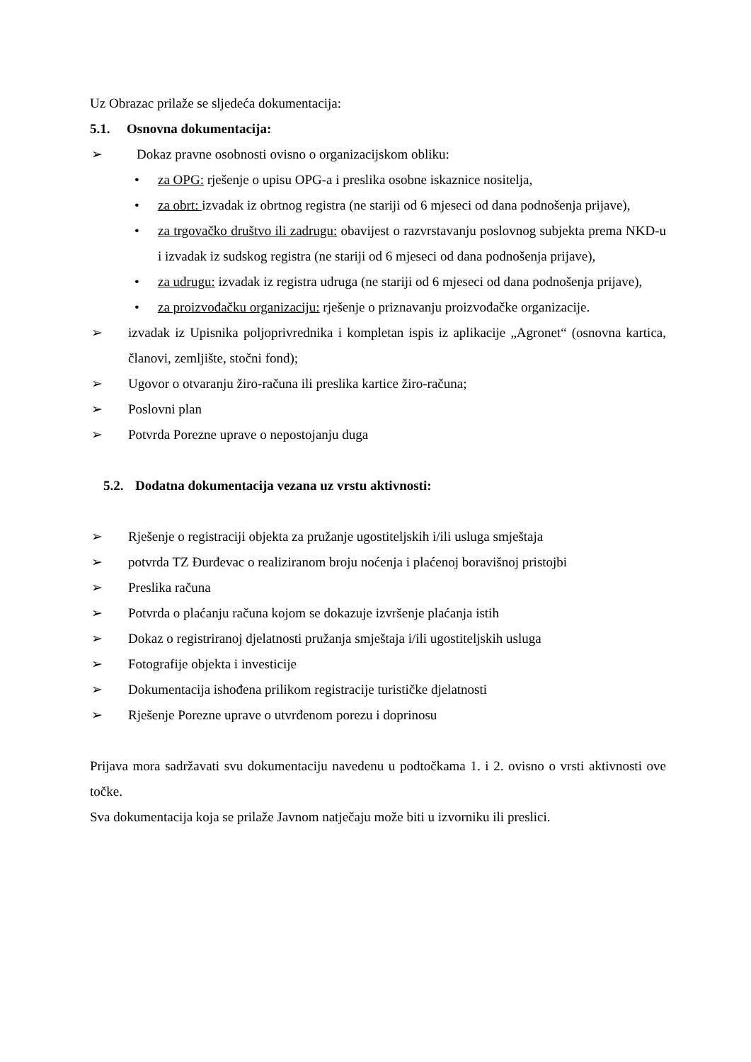Uz Obrazac prilaže se sljedeća dokumentacija:
5.1. Osnovna dokumentacija:
➢ Dokaz pravne osobnosti ovisno o organizacijskom obliku:
• za OPG: rješenje o upisu OPG-a i preslika osobne iskaznice nositelja,
• za obrt: izvadak iz obrtnog registra (ne stariji od 6 mjeseci od dana podnošenja prijave),
• za trgovačko društvo ili zadrugu: obavijest o razvrstavanju poslovnog subjekta prema NKD-u i izvadak iz sudskog registra (ne stariji od 6 mjeseci od dana podnošenja prijave),
• za udrugu: izvadak iz registra udruga (ne stariji od 6 mjeseci od dana podnošenja prijave),
• za proizvođačku organizaciju: rješenje o priznavanju proizvođačke organizacije.
➢ izvadak iz Upisnika poljoprivrednika i kompletan ispis iz aplikacije „Agronet“ (osnovna kartica, članovi, zemljište, stočni fond);
➢ Ugovor o otvaranju žiro-računa ili preslika kartice žiro-računa;
➢ Poslovni plan
➢ Potvrda Porezne uprave o nepostojanju duga
5.2. Dodatna dokumentacija vezana uz vrstu aktivnosti:
➢ Rješenje o registraciji objekta za pružanje ugostiteljskih i/ili usluga smještaja
➢ potvrda TZ Đurđevac o realiziranom broju noćenja i plaćenoj boravišnoj pristojbi
➢ Preslika računa
➢ Potvrda o plaćanju računa kojom se dokazuje izvršenje plaćanja istih
➢ Dokaz o registriranoj djelatnosti pružanja smještaja i/ili ugostiteljskih usluga
➢ Fotografije objekta i investicije
➢ Dokumentacija ishođena prilikom registracije turističke djelatnosti
➢ Rješenje Porezne uprave o utvrđenom porezu i doprinosu
Prijava mora sadržavati svu dokumentaciju navedenu u podtočkama 1. i 2. ovisno o vrsti aktivnosti ove točke.
Sva dokumentacija koja se prilaže Javnom natječaju može biti u izvorniku ili preslici.